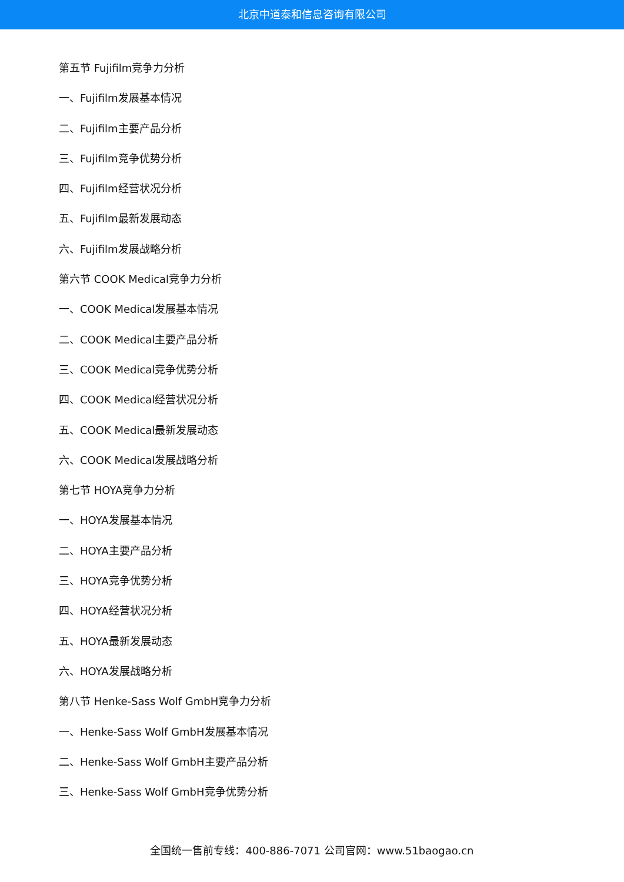北京中道泰和信息咨询有限公司
第五节 Fujifilm竞争力分析
一、Fujifilm发展基本情况
二、Fujifilm主要产品分析
三、Fujifilm竞争优势分析
四、Fujifilm经营状况分析
五、Fujifilm最新发展动态
六、Fujifilm发展战略分析
第六节 COOK Medical竞争力分析
一、COOK Medical发展基本情况
二、COOK Medical主要产品分析
三、COOK Medical竞争优势分析
四、COOK Medical经营状况分析
五、COOK Medical最新发展动态
六、COOK Medical发展战略分析
第七节 HOYA竞争力分析
一、HOYA发展基本情况
二、HOYA主要产品分析
三、HOYA竞争优势分析
四、HOYA经营状况分析
五、HOYA最新发展动态
六、HOYA发展战略分析
第八节 Henke-Sass Wolf GmbH竞争力分析
一、Henke-Sass Wolf GmbH发展基本情况
二、Henke-Sass Wolf GmbH主要产品分析
三、Henke-Sass Wolf GmbH竞争优势分析
全国统一售前专线：400-886-7071 公司官网：www.51baogao.cn